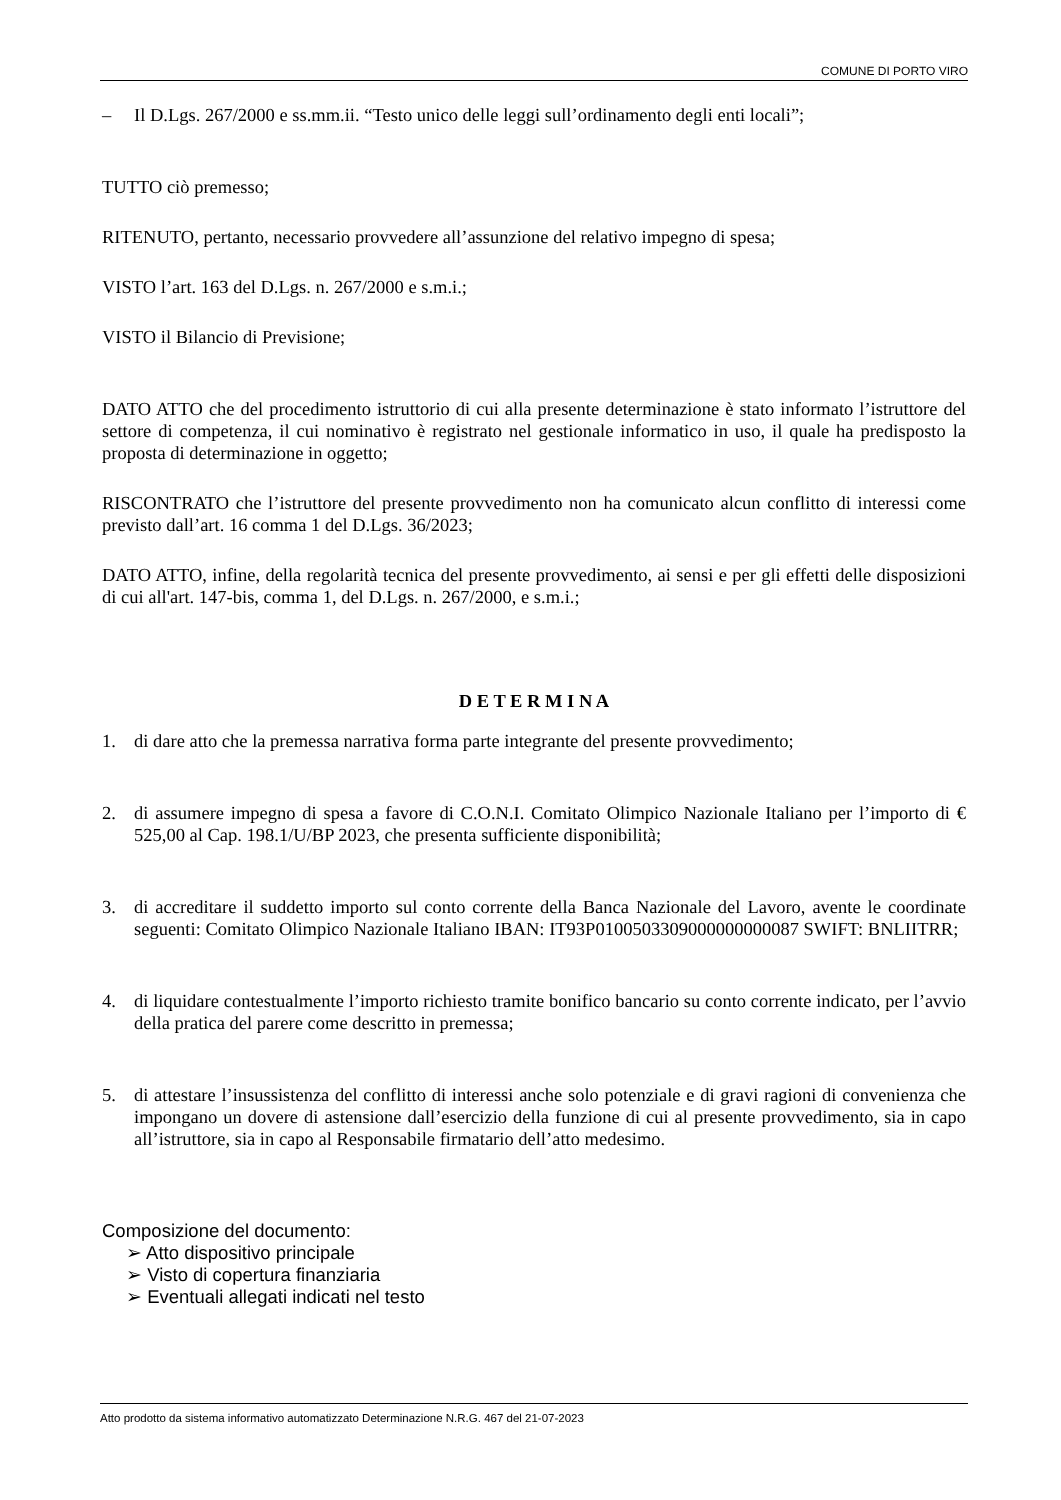COMUNE DI PORTO VIRO
– Il D.Lgs. 267/2000 e ss.mm.ii. “Testo unico delle leggi sull’ordinamento degli enti locali”;
TUTTO ciò premesso;
RITENUTO, pertanto, necessario provvedere all’assunzione del relativo impegno di spesa;
VISTO l’art. 163 del D.Lgs. n. 267/2000 e s.m.i.;
VISTO il Bilancio di Previsione;
DATO ATTO che del procedimento istruttorio di cui alla presente determinazione è stato informato l’istruttore del settore di competenza, il cui nominativo è registrato nel gestionale informatico in uso, il quale ha predisposto la proposta di determinazione in oggetto;
RISCONTRATO che l’istruttore del presente provvedimento non ha comunicato alcun conflitto di interessi come previsto dall’art. 16 comma 1 del D.Lgs. 36/2023;
DATO ATTO, infine, della regolarità tecnica del presente provvedimento, ai sensi e per gli effetti delle disposizioni di cui all'art. 147-bis, comma 1, del D.Lgs. n. 267/2000, e s.m.i.;
D E T E R M I N A
1. di dare atto che la premessa narrativa forma parte integrante del presente provvedimento;
2. di assumere impegno di spesa a favore di C.O.N.I. Comitato Olimpico Nazionale Italiano per l’importo di € 525,00 al Cap. 198.1/U/BP 2023, che presenta sufficiente disponibilità;
3. di accreditare il suddetto importo sul conto corrente della Banca Nazionale del Lavoro, avente le coordinate seguenti: Comitato Olimpico Nazionale Italiano IBAN: IT93P0100503309000000000087 SWIFT: BNLIITRR;
4. di liquidare contestualmente l’importo richiesto tramite bonifico bancario su conto corrente indicato, per l’avvio della pratica del parere come descritto in premessa;
5. di attestare l’insussistenza del conflitto di interessi anche solo potenziale e di gravi ragioni di convenienza che impongano un dovere di astensione dall’esercizio della funzione di cui al presente provvedimento, sia in capo all’istruttore, sia in capo al Responsabile firmatario dell’atto medesimo.
Composizione del documento:
➢ Atto dispositivo principale
➢ Visto di copertura finanziaria
➢ Eventuali allegati indicati nel testo
Atto prodotto da sistema informativo automatizzato Determinazione N.R.G. 467 del 21-07-2023